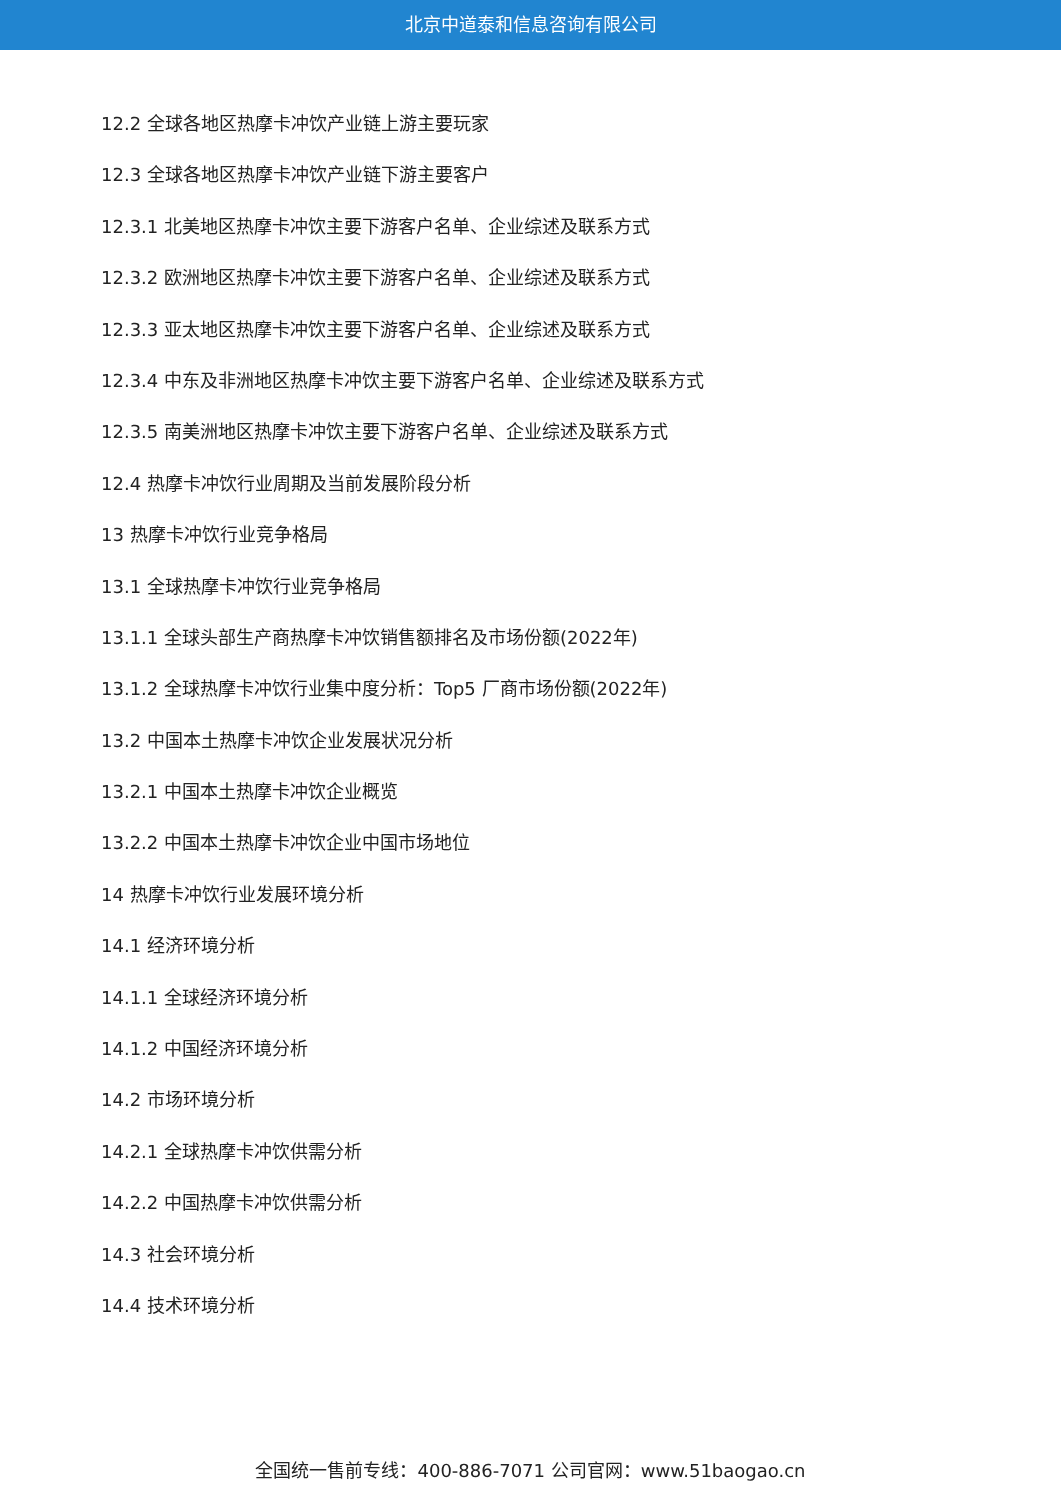北京中道泰和信息咨询有限公司
12.2 全球各地区热摩卡冲饮产业链上游主要玩家
12.3 全球各地区热摩卡冲饮产业链下游主要客户
12.3.1 北美地区热摩卡冲饮主要下游客户名单、企业综述及联系方式
12.3.2 欧洲地区热摩卡冲饮主要下游客户名单、企业综述及联系方式
12.3.3 亚太地区热摩卡冲饮主要下游客户名单、企业综述及联系方式
12.3.4 中东及非洲地区热摩卡冲饮主要下游客户名单、企业综述及联系方式
12.3.5 南美洲地区热摩卡冲饮主要下游客户名单、企业综述及联系方式
12.4 热摩卡冲饮行业周期及当前发展阶段分析
13 热摩卡冲饮行业竞争格局
13.1 全球热摩卡冲饮行业竞争格局
13.1.1 全球头部生产商热摩卡冲饮销售额排名及市场份额(2022年)
13.1.2 全球热摩卡冲饮行业集中度分析：Top5 厂商市场份额(2022年)
13.2 中国本土热摩卡冲饮企业发展状况分析
13.2.1 中国本土热摩卡冲饮企业概览
13.2.2 中国本土热摩卡冲饮企业中国市场地位
14 热摩卡冲饮行业发展环境分析
14.1 经济环境分析
14.1.1 全球经济环境分析
14.1.2 中国经济环境分析
14.2 市场环境分析
14.2.1 全球热摩卡冲饮供需分析
14.2.2 中国热摩卡冲饮供需分析
14.3 社会环境分析
14.4 技术环境分析
全国统一售前专线：400-886-7071 公司官网：www.51baogao.cn